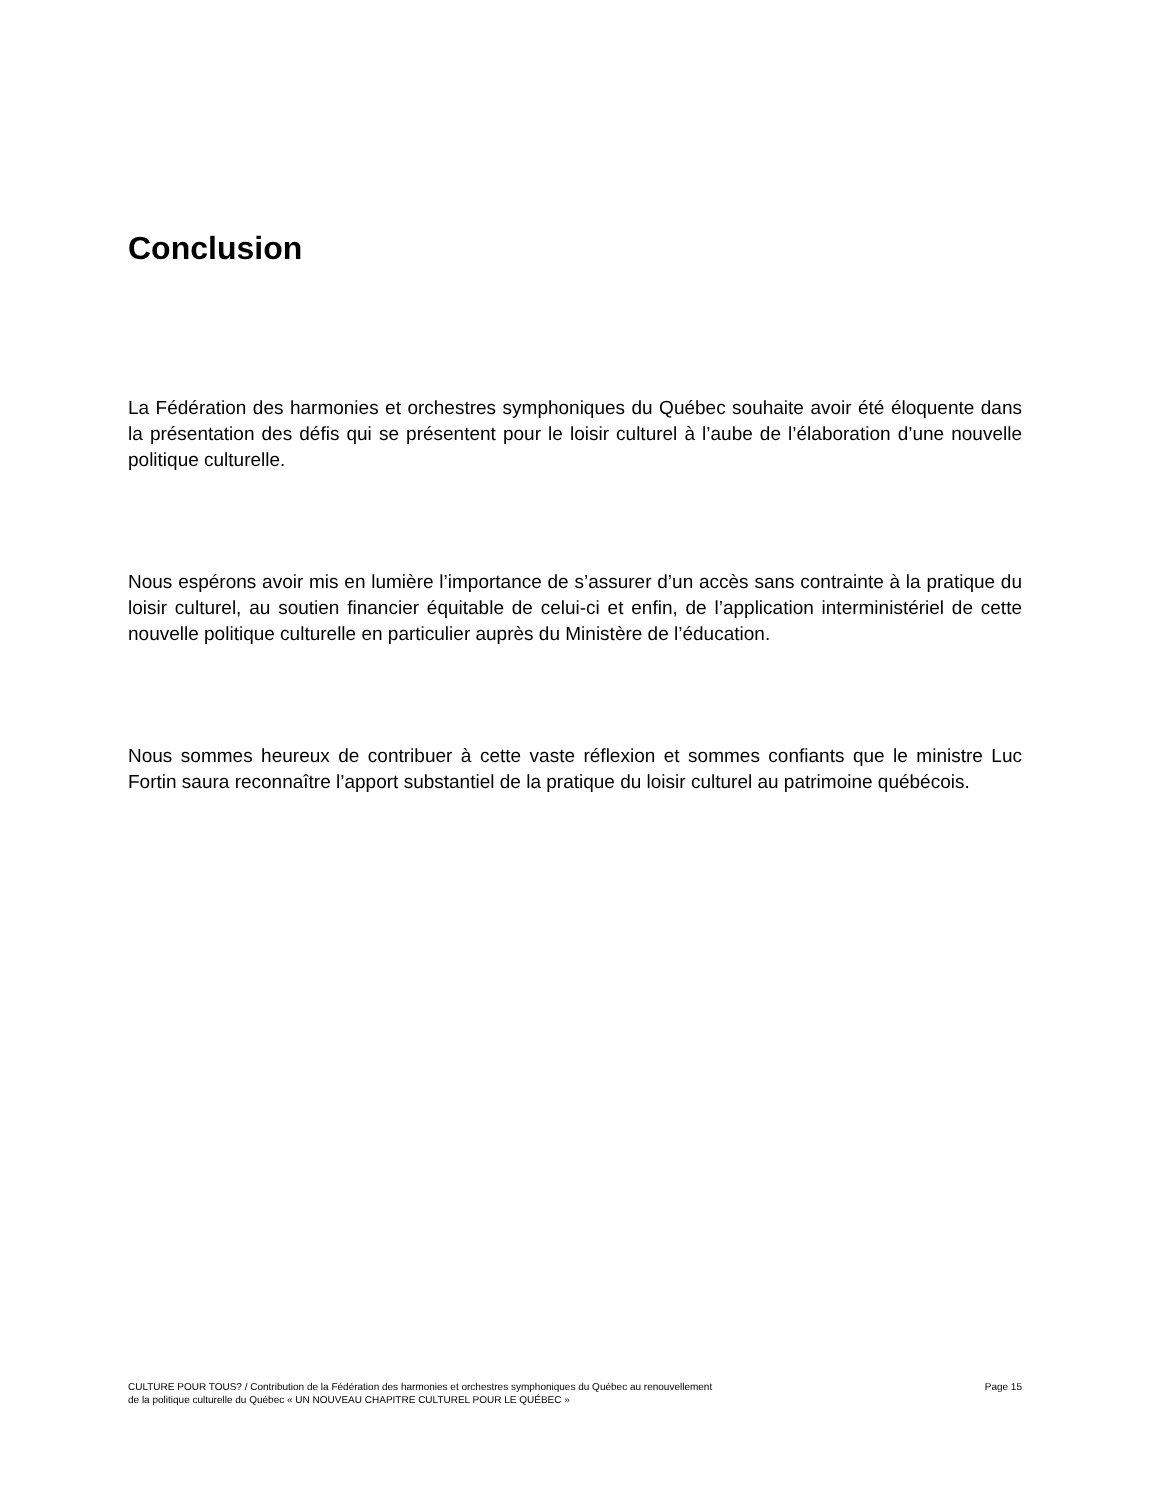Conclusion
La Fédération des harmonies et orchestres symphoniques du Québec souhaite avoir été éloquente dans la présentation des défis qui se présentent pour le loisir culturel à l’aube de l’élaboration d’une nouvelle politique culturelle.
Nous espérons avoir mis en lumière l’importance de s’assurer d’un accès sans contrainte à la pratique du loisir culturel, au soutien financier équitable de celui-ci et enfin, de l’application interministériel de cette nouvelle politique culturelle en particulier auprès du Ministère de l’éducation.
Nous sommes heureux de contribuer à cette vaste réflexion et sommes confiants que le ministre Luc Fortin saura reconnaître l’apport substantiel de la pratique du loisir culturel au patrimoine québécois.
CULTURE POUR TOUS? / Contribution de la Fédération des harmonies et orchestres symphoniques du Québec au renouvellement
de la politique culturelle du Québec « UN NOUVEAU CHAPITRE CULTUREL POUR LE QUÉBEC »
Page 15